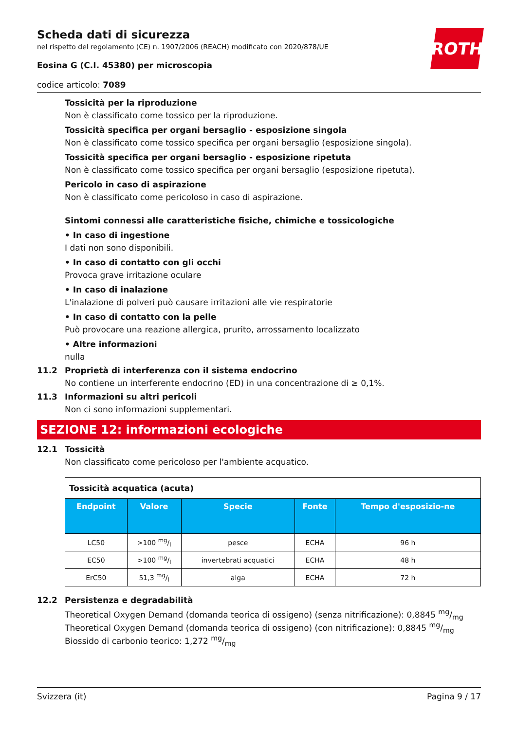ROTH
Scheda dati di sicurezza
nel rispetto del regolamento (CE) n. 1907/2006 (REACH) modificato con 2020/878/UE
Eosina G (C.I. 45380) per microscopia
codice articolo: 7089
Tossicità per la riproduzione
Non è classificato come tossico per la riproduzione.
Tossicità specifica per organi bersaglio - esposizione singola
Non è classificato come tossico specifica per organi bersaglio (esposizione singola).
Tossicità specifica per organi bersaglio - esposizione ripetuta
Non è classificato come tossico specifica per organi bersaglio (esposizione ripetuta).
Pericolo in caso di aspirazione
Non è classificato come pericoloso in caso di aspirazione.
Sintomi connessi alle caratteristiche fisiche, chimiche e tossicologiche
• In caso di ingestione
I dati non sono disponibili.
• In caso di contatto con gli occhi
Provoca grave irritazione oculare
• In caso di inalazione
L'inalazione di polveri può causare irritazioni alle vie respiratorie
• In caso di contatto con la pelle
Può provocare una reazione allergica, prurito, arrossamento localizzato
• Altre informazioni
nulla
11.2 Proprietà di interferenza con il sistema endocrino
No contiene un interferente endocrino (ED) in una concentrazione di ≥ 0,1%.
11.3 Informazioni su altri pericoli
Non ci sono informazioni supplementari.
SEZIONE 12: informazioni ecologiche
12.1 Tossicità
Non classificato come pericoloso per l'ambiente acquatico.
| Tossicità acquatica (acuta) | | | | |
| Endpoint | Valore | Specie | Fonte | Tempo d'esposizio-ne |
| LC50 | >100 mg/l | pesce | ECHA | 96 h |
| EC50 | >100 mg/l | invertebrati acquatici | ECHA | 48 h |
| ErC50 | 51,3 mg/l | alga | ECHA | 72 h |
12.2 Persistenza e degradabilità
Theoretical Oxygen Demand (domanda teorica di ossigeno) (senza nitrificazione): 0,8845 mg/mg
Theoretical Oxygen Demand (domanda teorica di ossigeno) (con nitrificazione): 0,8845 mg/mg
Biossido di carbonio teorico: 1,272 mg/mg
Svizzera (it) Pagina 9 / 17